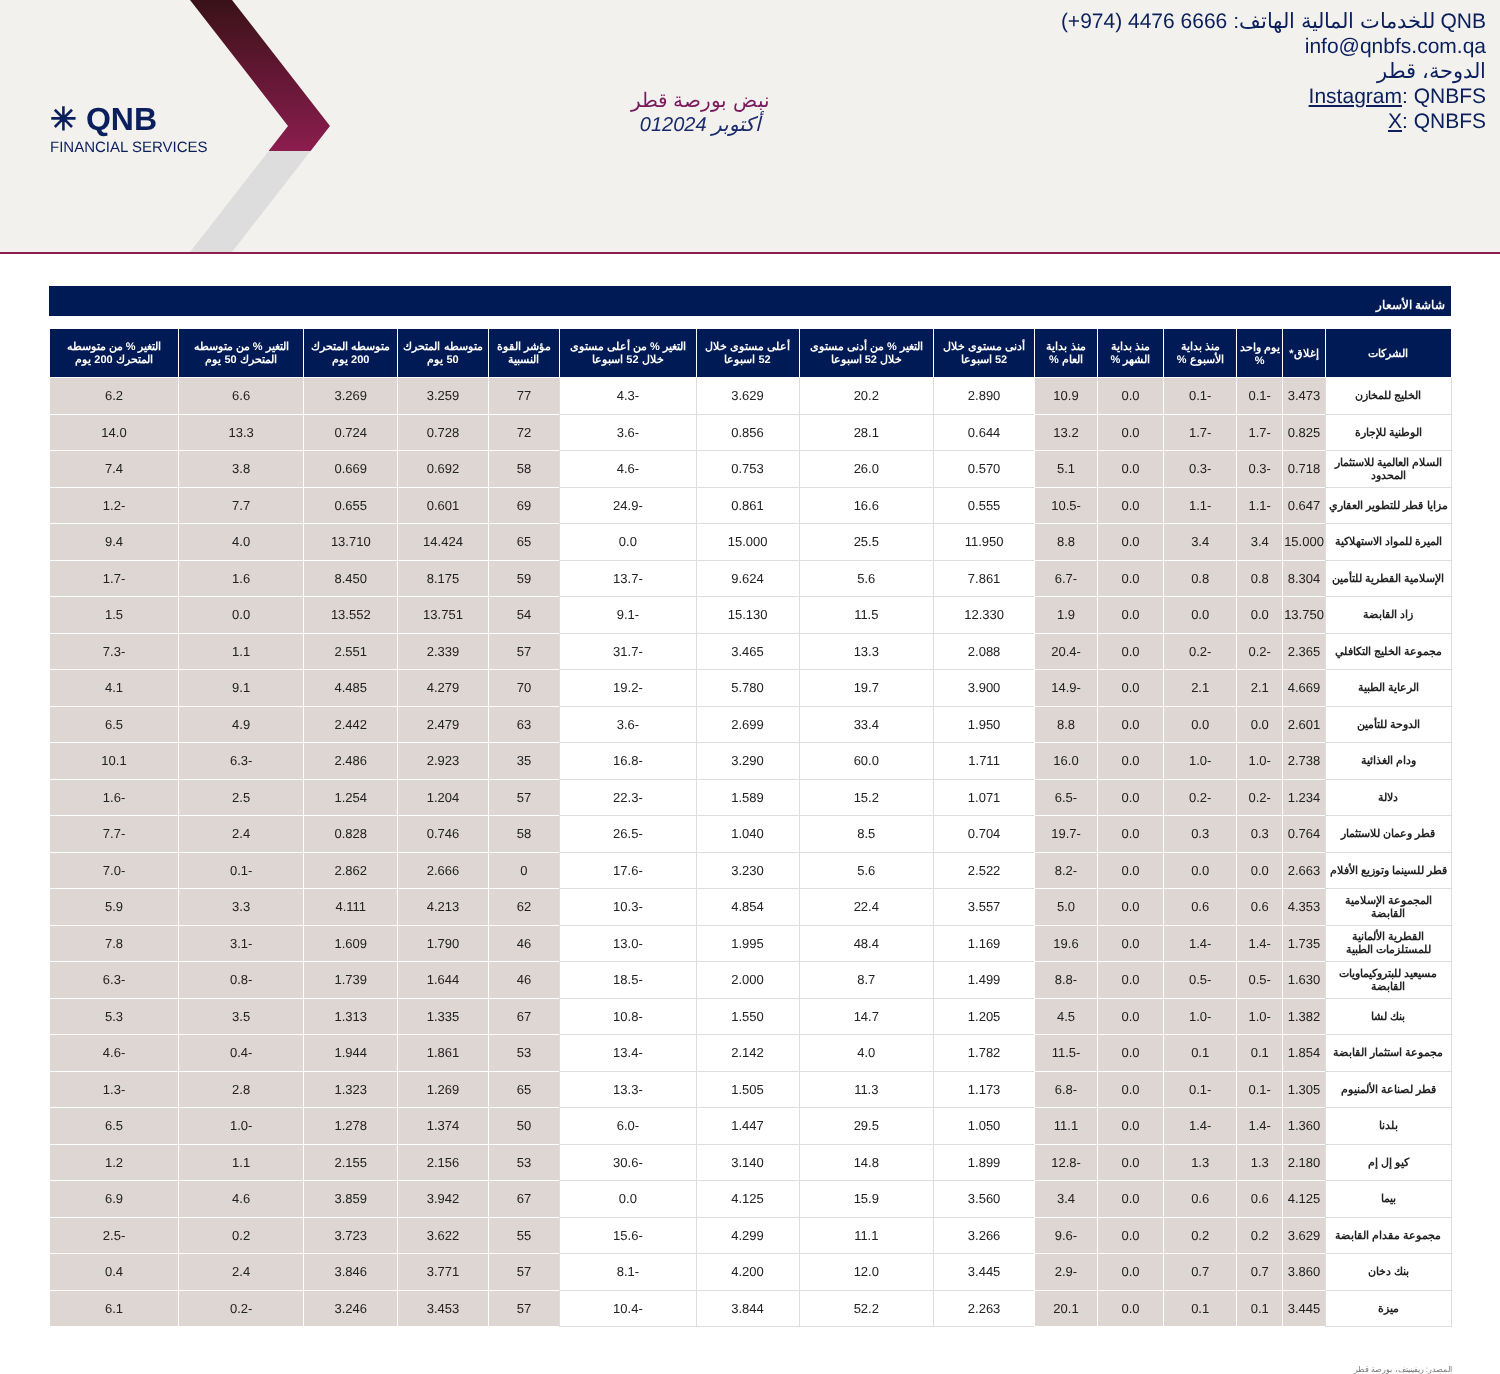✳ QNB
FINANCIAL SERVICES
نبض بورصة قطر
01أكتوبر 2024
QNB للخدمات المالية الهاتف: 6666 4476 (974+)
info@qnbfs.com.qa
الدوحة، قطر
Instagram: QNBFS
X: QNBFS
شاشة الأسعار
| الشركات | إغلاق* | يوم واحد % | منذ بداية الأسبوع % | منذ بداية الشهر % | منذ بداية العام % | أدنى مستوى خلال 52 اسبوعا | التغير % من أدنى مستوى خلال 52 اسبوعا | أعلى مستوى خلال 52 اسبوعا | التغير % من أعلى مستوى خلال 52 اسبوعا | مؤشر القوة النسبية | متوسطه المتحرك 50 يوم | متوسطه المتحرك 200 يوم | التغير % من متوسطه المتحرك 50 يوم | التغير % من متوسطه المتحرك 200 يوم |
| --- | --- | --- | --- | --- | --- | --- | --- | --- | --- | --- | --- | --- | --- | --- |
| الخليج للمخازن | 3.473 | -0.1 | -0.1 | 0.0 | 10.9 | 2.890 | 20.2 | 3.629 | -4.3 | 77 | 3.259 | 3.269 | 6.6 | 6.2 |
| الوطنية للإجارة | 0.825 | -1.7 | -1.7 | 0.0 | 13.2 | 0.644 | 28.1 | 0.856 | -3.6 | 72 | 0.728 | 0.724 | 13.3 | 14.0 |
| السلام العالمية للاستثمار المحدود | 0.718 | -0.3 | -0.3 | 0.0 | 5.1 | 0.570 | 26.0 | 0.753 | -4.6 | 58 | 0.692 | 0.669 | 3.8 | 7.4 |
| مزايا قطر للتطوير العقاري | 0.647 | -1.1 | -1.1 | 0.0 | -10.5 | 0.555 | 16.6 | 0.861 | -24.9 | 69 | 0.601 | 0.655 | 7.7 | -1.2 |
| الميرة للمواد الاستهلاكية | 15.000 | 3.4 | 3.4 | 0.0 | 8.8 | 11.950 | 25.5 | 15.000 | 0.0 | 65 | 14.424 | 13.710 | 4.0 | 9.4 |
| الإسلامية القطرية للتأمين | 8.304 | 0.8 | 0.8 | 0.0 | -6.7 | 7.861 | 5.6 | 9.624 | -13.7 | 59 | 8.175 | 8.450 | 1.6 | -1.7 |
| زاد القابضة | 13.750 | 0.0 | 0.0 | 0.0 | 1.9 | 12.330 | 11.5 | 15.130 | -9.1 | 54 | 13.751 | 13.552 | 0.0 | 1.5 |
| مجموعة الخليج التكافلي | 2.365 | -0.2 | -0.2 | 0.0 | -20.4 | 2.088 | 13.3 | 3.465 | -31.7 | 57 | 2.339 | 2.551 | 1.1 | -7.3 |
| الرعاية الطبية | 4.669 | 2.1 | 2.1 | 0.0 | -14.9 | 3.900 | 19.7 | 5.780 | -19.2 | 70 | 4.279 | 4.485 | 9.1 | 4.1 |
| الدوحة للتأمين | 2.601 | 0.0 | 0.0 | 0.0 | 8.8 | 1.950 | 33.4 | 2.699 | -3.6 | 63 | 2.479 | 2.442 | 4.9 | 6.5 |
| ودام الغذائية | 2.738 | -1.0 | -1.0 | 0.0 | 16.0 | 1.711 | 60.0 | 3.290 | -16.8 | 35 | 2.923 | 2.486 | -6.3 | 10.1 |
| دلالة | 1.234 | -0.2 | -0.2 | 0.0 | -6.5 | 1.071 | 15.2 | 1.589 | -22.3 | 57 | 1.204 | 1.254 | 2.5 | -1.6 |
| قطر وعمان للاستثمار | 0.764 | 0.3 | 0.3 | 0.0 | -19.7 | 0.704 | 8.5 | 1.040 | -26.5 | 58 | 0.746 | 0.828 | 2.4 | -7.7 |
| قطر للسينما وتوزيع الأفلام | 2.663 | 0.0 | 0.0 | 0.0 | -8.2 | 2.522 | 5.6 | 3.230 | -17.6 | 0 | 2.666 | 2.862 | -0.1 | -7.0 |
| المجموعة الإسلامية القابضة | 4.353 | 0.6 | 0.6 | 0.0 | 5.0 | 3.557 | 22.4 | 4.854 | -10.3 | 62 | 4.213 | 4.111 | 3.3 | 5.9 |
| القطرية الألمانية للمستلزمات الطبية | 1.735 | -1.4 | -1.4 | 0.0 | 19.6 | 1.169 | 48.4 | 1.995 | -13.0 | 46 | 1.790 | 1.609 | -3.1 | 7.8 |
| مسيعيد للبتروكيماويات القابضة | 1.630 | -0.5 | -0.5 | 0.0 | -8.8 | 1.499 | 8.7 | 2.000 | -18.5 | 46 | 1.644 | 1.739 | -0.8 | -6.3 |
| بنك لشا | 1.382 | -1.0 | -1.0 | 0.0 | 4.5 | 1.205 | 14.7 | 1.550 | -10.8 | 67 | 1.335 | 1.313 | 3.5 | 5.3 |
| مجموعة استثمار القابضة | 1.854 | 0.1 | 0.1 | 0.0 | -11.5 | 1.782 | 4.0 | 2.142 | -13.4 | 53 | 1.861 | 1.944 | -0.4 | -4.6 |
| قطر لصناعة الألمنيوم | 1.305 | -0.1 | -0.1 | 0.0 | -6.8 | 1.173 | 11.3 | 1.505 | -13.3 | 65 | 1.269 | 1.323 | 2.8 | -1.3 |
| بلدنا | 1.360 | -1.4 | -1.4 | 0.0 | 11.1 | 1.050 | 29.5 | 1.447 | -6.0 | 50 | 1.374 | 1.278 | -1.0 | 6.5 |
| كيو إل إم | 2.180 | 1.3 | 1.3 | 0.0 | -12.8 | 1.899 | 14.8 | 3.140 | -30.6 | 53 | 2.156 | 2.155 | 1.1 | 1.2 |
| بيما | 4.125 | 0.6 | 0.6 | 0.0 | 3.4 | 3.560 | 15.9 | 4.125 | 0.0 | 67 | 3.942 | 3.859 | 4.6 | 6.9 |
| مجموعة مقدام القابضة | 3.629 | 0.2 | 0.2 | 0.0 | -9.6 | 3.266 | 11.1 | 4.299 | -15.6 | 55 | 3.622 | 3.723 | 0.2 | -2.5 |
| بنك دخان | 3.860 | 0.7 | 0.7 | 0.0 | -2.9 | 3.445 | 12.0 | 4.200 | -8.1 | 57 | 3.771 | 3.846 | 2.4 | 0.4 |
| ميزة | 3.445 | 0.1 | 0.1 | 0.0 | 20.1 | 2.263 | 52.2 | 3.844 | -10.4 | 57 | 3.453 | 3.246 | -0.2 | 6.1 |
المصدر: ريفينيتف، بورصة قطر